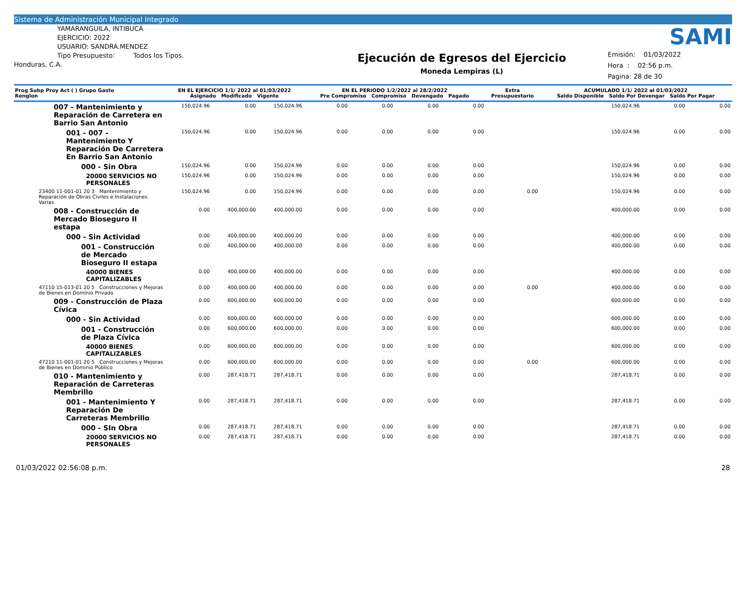Sistema de Administración Municipal Integrado
YAMARANGUILA, INTIBUCÁ
EJERCICIO: 2022
USUARIO: SANDRA.MENDEZ
Tipo Presupuesto: Todos los Tipos.
Honduras, C.A.
Ejecución de Egresos del Ejercicio
Moneda Lempiras (L)
SAMI
Emisión: 01/03/2022
Hora : 02:56 p.m.
Pagina: 28 de 30
| Prog Subp Proy Act ( ) Grupo Gasto Renglon | EN EL EJERCICIO 1/1/ 2022 al 01/03/2022 Asignado Modificado Vigente | | | EN EL PERIODO 1/2/2022 al 28/2/2022 Pre Compromiso Compromiso Devengado Pagado | | | | Extra Presupuestario | ACUMULADO 1/1/ 2022 al 01/03/2022 Saldo Disponible Saldo Por Devengar Saldo Por Pagar | | |
| --- | --- | --- | --- | --- | --- | --- | --- | --- | --- | --- | --- |
| 007 - Mantenimiento y Reparación de Carretera en Barrio San Antonio | 150,024.96 | 0.00 | 150,024.96 | 0.00 | 0.00 | 0.00 | 0.00 | | 150,024.96 | 0.00 | 0.00 |
| 001 - 007 - Mantenimiento Y Reparación De Carretera En Barrio San Antonio | 150,024.96 | 0.00 | 150,024.96 | 0.00 | 0.00 | 0.00 | 0.00 | | 150,024.96 | 0.00 | 0.00 |
| 000 - Sin Obra | 150,024.96 | 0.00 | 150,024.96 | 0.00 | 0.00 | 0.00 | 0.00 | | 150,024.96 | 0.00 | 0.00 |
| 20000 SERVICIOS NO PERSONALES | 150,024.96 | 0.00 | 150,024.96 | 0.00 | 0.00 | 0.00 | 0.00 | | 150,024.96 | 0.00 | 0.00 |
| 23400 11-001-01 20 3 Mantenimiento y Reparación de Obras Civiles e Instalaciones Varias | 150,024.96 | 0.00 | 150,024.96 | 0.00 | 0.00 | 0.00 | 0.00 | 0.00 | 150,024.96 | 0.00 | 0.00 |
| 008 - Construcción de Mercado Bioseguro II estapa | 0.00 | 400,000.00 | 400,000.00 | 0.00 | 0.00 | 0.00 | 0.00 | | 400,000.00 | 0.00 | 0.00 |
| 000 - Sin Actividad | 0.00 | 400,000.00 | 400,000.00 | 0.00 | 0.00 | 0.00 | 0.00 | | 400,000.00 | 0.00 | 0.00 |
| 001 - Construcción de Mercado Bioseguro II estapa | 0.00 | 400,000.00 | 400,000.00 | 0.00 | 0.00 | 0.00 | 0.00 | | 400,000.00 | 0.00 | 0.00 |
| 40000 BIENES CAPITALIZABLES | 0.00 | 400,000.00 | 400,000.00 | 0.00 | 0.00 | 0.00 | 0.00 | | 400,000.00 | 0.00 | 0.00 |
| 47110 15-013-01 20 5 Construcciones y Mejoras de Bienes en Dominio Privado | 0.00 | 400,000.00 | 400,000.00 | 0.00 | 0.00 | 0.00 | 0.00 | 0.00 | 400,000.00 | 0.00 | 0.00 |
| 009 - Construcción de Plaza Cívica | 0.00 | 600,000.00 | 600,000.00 | 0.00 | 0.00 | 0.00 | 0.00 | | 600,000.00 | 0.00 | 0.00 |
| 000 - Sin Actividad | 0.00 | 600,000.00 | 600,000.00 | 0.00 | 0.00 | 0.00 | 0.00 | | 600,000.00 | 0.00 | 0.00 |
| 001 - Construcción de Plaza Cívica | 0.00 | 600,000.00 | 600,000.00 | 0.00 | 0.00 | 0.00 | 0.00 | | 600,000.00 | 0.00 | 0.00 |
| 40000 BIENES CAPITALIZABLES | 0.00 | 600,000.00 | 600,000.00 | 0.00 | 0.00 | 0.00 | 0.00 | | 600,000.00 | 0.00 | 0.00 |
| 47210 11-001-01 20 5 Construcciones y Mejoras de Bienes en Dominio Público | 0.00 | 600,000.00 | 600,000.00 | 0.00 | 0.00 | 0.00 | 0.00 | 0.00 | 600,000.00 | 0.00 | 0.00 |
| 010 - Mantenimiento y Reparación de Carreteras Membrillo | 0.00 | 287,418.71 | 287,418.71 | 0.00 | 0.00 | 0.00 | 0.00 | | 287,418.71 | 0.00 | 0.00 |
| 001 - Mantenimiento Y Reparación De Carreteras Membrillo | 0.00 | 287,418.71 | 287,418.71 | 0.00 | 0.00 | 0.00 | 0.00 | | 287,418.71 | 0.00 | 0.00 |
| 000 - SIn Obra | 0.00 | 287,418.71 | 287,418.71 | 0.00 | 0.00 | 0.00 | 0.00 | | 287,418.71 | 0.00 | 0.00 |
| 20000 SERVICIOS NO PERSONALES | 0.00 | 287,418.71 | 287,418.71 | 0.00 | 0.00 | 0.00 | 0.00 | | 287,418.71 | 0.00 | 0.00 |
01/03/2022 02:56:08 p.m. 28